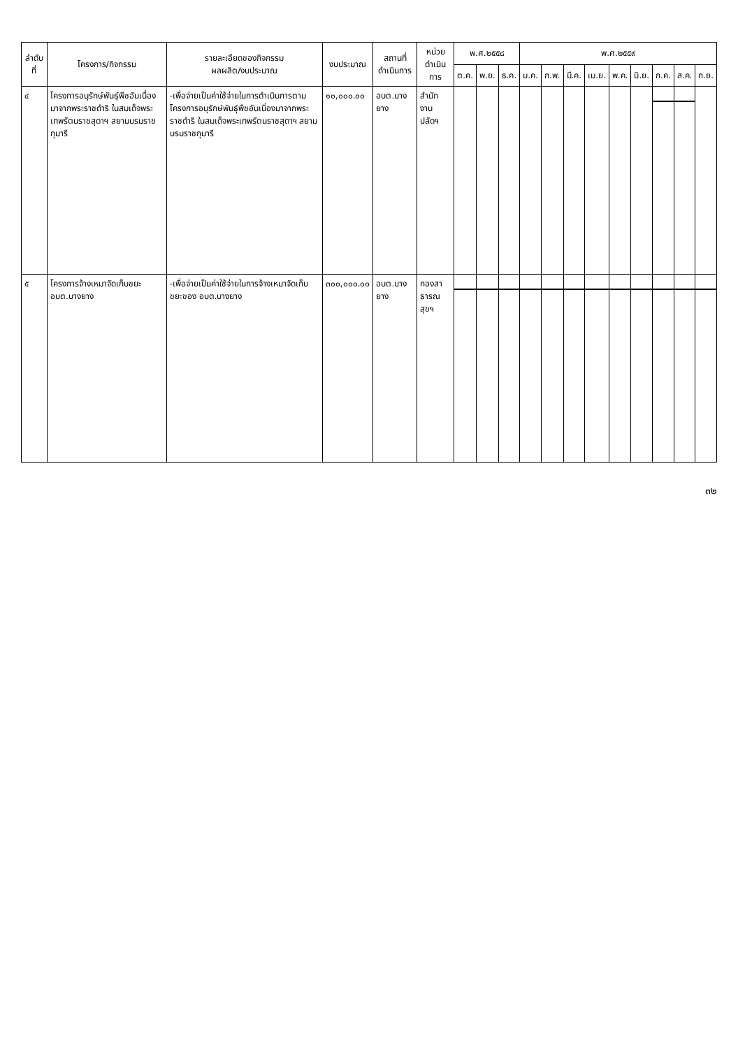| ลำดับที่ | โครงการ/กิจกรรม | รายละเอียดของกิจกรรม ผลผลิต/งบประมาณ | งบประมาณ | สถานที่ดำเนินการ | หน่วยดำเนินการ | พ.ศ.๒๕๕๘ | | | พ.ศ.๒๕๕๙ | | | | | | | | |
| --- | --- | --- | --- | --- | --- | --- | --- | --- | --- | --- | --- | --- | --- | --- | --- | --- | --- |
| | | | | | | ต.ค. | พ.ย. | ธ.ค. | ม.ค. | ก.พ. | มี.ค. | เม.ย. | พ.ค. | มิ.ย. | ก.ค. | ส.ค. | ก.ย. |
| ๔ | โครงการอนุรักษ์พันธุ์พืชอันเนื่องมาจากพระราชดำริ ในสมเด็จพระเทพรัตนราชสุดาฯ สยามบรมราชกุมารี | -เพื่อจ่ายเป็นค่าใช้จ่ายในการดำเนินการตามโครงการอนุรักษ์พันธุ์พืชอันเนื่องมาจากพระราชดำริ ในสมเด็จพระเทพรัตนราชสุดาฯ สยามบรมราชกุมารี | ๑๐,๐๐๐.๐๐ | อบต.บางยาง | สำนักงานปลัดฯ | | | | | | | | | | | | |
| ๕ | โครงการจ้างเหมาจัดเก็บขยะ อบต.บางยาง | -เพื่อจ่ายเป็นค่าใช้จ่ายในการจ้างเหมาจัดเก็บขยะของ อบต.บางยาง | ๓๐๐,๐๐๐.๐๐ | อบต.บางยาง | กองสาธารณสุขฯ | | | | | | | | | | | | |
๓๒